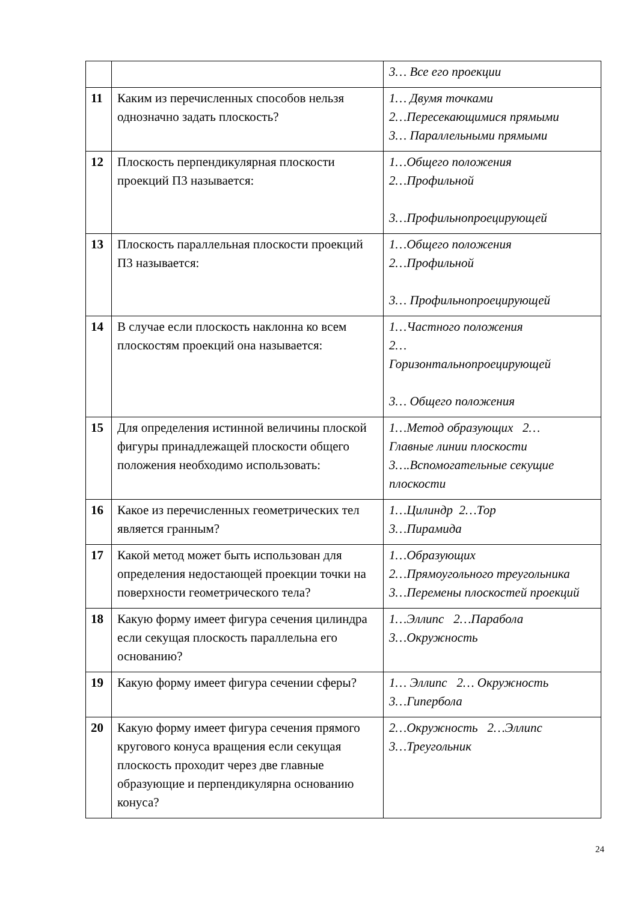| | | 3… Все его проекции |
| 11 | Каким из перечисленных способов нельзя однозначно задать плоскость? | 1… Двумя точками 2…Пересекающимися прямыми 3… Параллельными прямыми |
| 12 | Плоскость перпендикулярная плоскости проекций П3 называется: | 1…Общего положения 2…Профильной 3…Профильнопроецирующей |
| 13 | Плоскость параллельная плоскости проекций П3 называется: | 1…Общего положения 2…Профильной 3… Профильнопроецирующей |
| 14 | В случае если плоскость наклонна ко всем плоскостям проекций она называется: | 1…Частного положения 2… Горизонтальнопроецирующей 3… Общего положения |
| 15 | Для определения истинной величины плоской фигуры принадлежащей плоскости общего положения необходимо использовать: | 1…Метод образующих 2… Главные линии плоскости 3….Вспомогательные секущие плоскости |
| 16 | Какое из перечисленных геометрических тел является гранным? | 1…Цилиндр 2…Тор 3…Пирамида |
| 17 | Какой метод может быть использован для определения недостающей проекции точки на поверхности геометрического тела? | 1…Образующих 2…Прямоугольного треугольника 3…Перемены плоскостей проекций |
| 18 | Какую форму имеет фигура сечения цилиндра если секущая плоскость параллельна его основанию? | 1…Эллипс 2…Парабола 3…Окружность |
| 19 | Какую форму имеет фигура сечении сферы? | 1… Эллипс 2… Окружность 3…Гипербола |
| 20 | Какую форму имеет фигура сечения прямого кругового конуса вращения если секущая плоскость проходит через две главные образующие и перпендикулярна основанию конуса? | 2…Окружность 2…Эллипс 3…Треугольник |
24